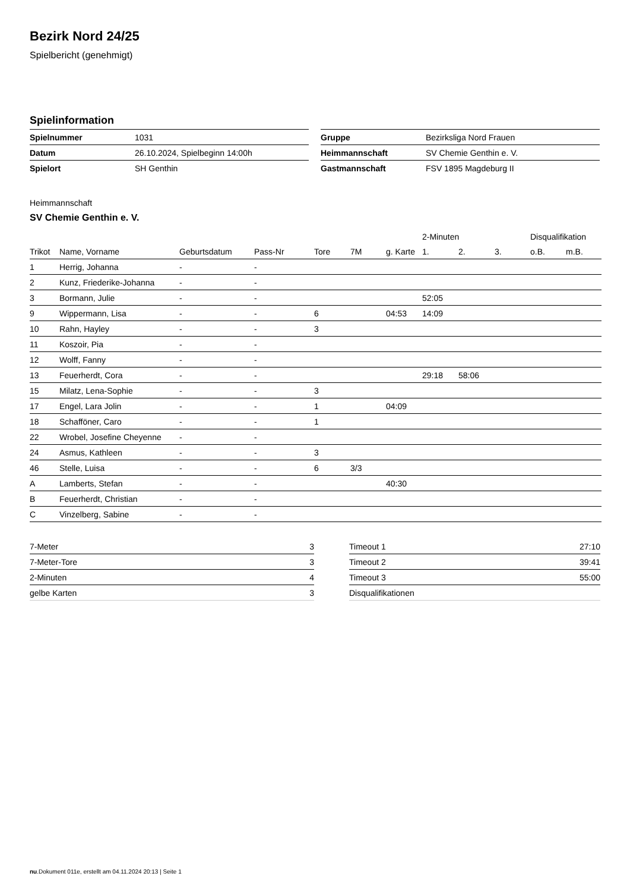Bezirk Nord 24/25
Spielbericht (genehmigt)
Spielinformation
| Spielnummer | 1031 |
| Datum | 26.10.2024, Spielbeginn 14:00h |
| Spielort | SH Genthin |
| Gruppe | Bezirksliga Nord Frauen |
| Heimmannschaft | SV Chemie Genthin e. V. |
| Gastmannschaft | FSV 1895 Magdeburg II |
Heimmannschaft
SV Chemie Genthin e. V.
| | | | | | | | 2-Minuten | | | Disqualifikation | |
| --- | --- | --- | --- | --- | --- | --- | --- | --- | --- | --- | --- |
| Trikot | Name, Vorname | Geburtsdatum | Pass-Nr | Tore | 7M | g. Karte | 1. | 2. | 3. | o.B. | m.B. |
| 1 | Herrig, Johanna | - | - | | | | | | | | |
| 2 | Kunz, Friederike-Johanna | - | - | | | | | | | | |
| 3 | Bormann, Julie | - | - | | | | 52:05 | | | | |
| 9 | Wippermann, Lisa | - | - | 6 | | 04:53 | 14:09 | | | | |
| 10 | Rahn, Hayley | - | - | 3 | | | | | | | |
| 11 | Koszoir, Pia | - | - | | | | | | | | |
| 12 | Wolff, Fanny | - | - | | | | | | | | |
| 13 | Feuerherdt, Cora | - | - | | | | 29:18 | 58:06 | | | |
| 15 | Milatz, Lena-Sophie | - | - | 3 | | | | | | | |
| 17 | Engel, Lara Jolin | - | - | 1 | | 04:09 | | | | | |
| 18 | Schafföner, Caro | - | - | 1 | | | | | | | |
| 22 | Wrobel, Josefine Cheyenne | - | - | | | | | | | | |
| 24 | Asmus, Kathleen | - | - | 3 | | | | | | | |
| 46 | Stelle, Luisa | - | - | 6 | 3/3 | | | | | | |
| A | Lamberts, Stefan | - | - | | | 40:30 | | | | | |
| B | Feuerherdt, Christian | - | - | | | | | | | | |
| C | Vinzelberg, Sabine | - | - | | | | | | | | |
| 7-Meter | 3 |
| 7-Meter-Tore | 3 |
| 2-Minuten | 4 |
| gelbe Karten | 3 |
| Timeout 1 | 27:10 |
| Timeout 2 | 39:41 |
| Timeout 3 | 55:00 |
| Disqualifikationen | |
nu.Dokument 011e, erstellt am 04.11.2024 20:13 | Seite 1